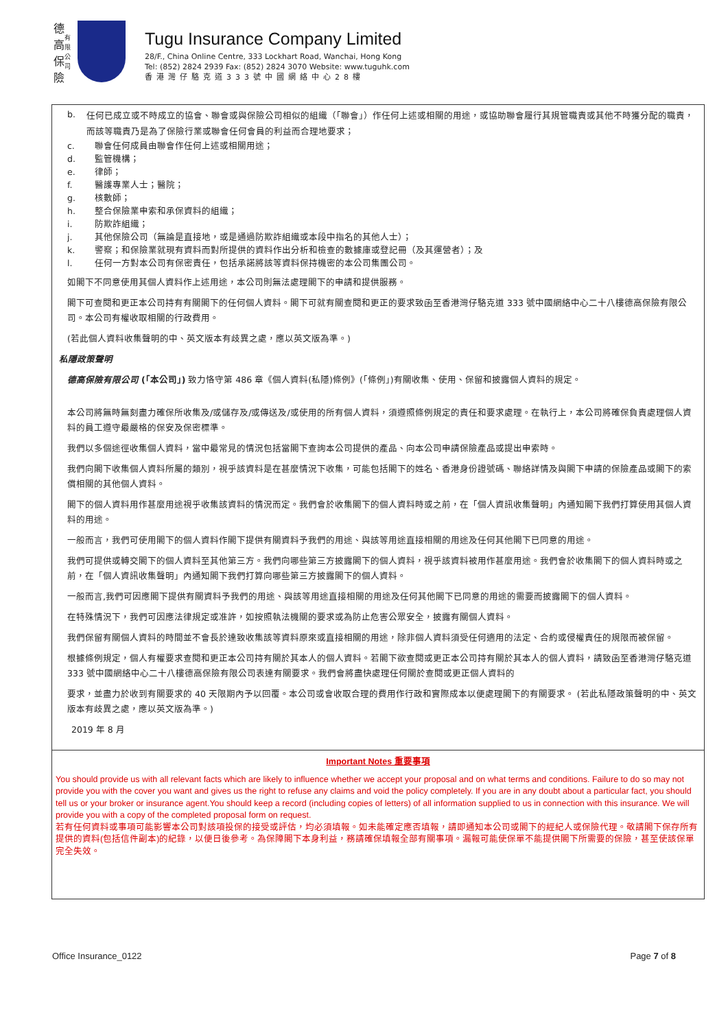德
高
保
險
有
限
公
司
Tugu Insurance Company Limited
28/F., China Online Centre, 333 Lockhart Road, Wanchai, Hong Kong
Tel: (852) 2824 2939 Fax: (852) 2824 3070 Website: www.tuguhk.com
香港灣仔駱克道333號中國網絡中心28樓
b. 任何已成立或不時成立的協會、聯會或與保險公司相似的組織（「聯會」）作任何上述或相關的用途，或協助聯會履行其規管職責或其他不時獲分配的職責，而該等職責乃是為了保險行業或聯會任何會員的利益而合理地要求；
c. 聯會任何成員由聯會作任何上述或相關用途；
d. 監管機構；
e. 律師；
f. 醫護專業人士；醫院；
g. 核數師；
h. 整合保險業申索和承保資料的組織；
i. 防欺詐組織；
j. 其他保險公司（無論是直接地，或是通過防欺詐組織或本段中指名的其他人士）；
k. 警察；和保險業就現有資料而對所提供的資料作出分析和檢查的數據庫或登記冊（及其運營者）；及
l. 任何一方對本公司有保密責任，包括承諾將該等資料保持機密的本公司集團公司。
如閣下不同意使用其個人資料作上述用途，本公司則無法處理閣下的申請和提供服務。
閣下可查閱和更正本公司持有有關閣下的任何個人資料。閣下可就有關查閱和更正的要求致函至香港灣仔駱克道 333 號中國網絡中心二十八樓德高保險有限公司。本公司有權收取相關的行政費用。
(若此個人資料收集聲明的中、英文版本有歧異之處，應以英文版為準。)
私隱政策聲明
德高保險有限公司 (「本公司」) 致力恪守第 486 章《個人資料(私隱)條例》(「條例」)有關收集、使用、保留和披露個人資料的規定。
本公司將無時無刻盡力確保所收集及/或儲存及/或傳送及/或使用的所有個人資料，須遵照條例規定的責任和要求處理。在執行上，本公司將確保負責處理個人資料的員工遵守最嚴格的保安及保密標準。
我們以多個途徑收集個人資料，當中最常見的情況包括當閣下查詢本公司提供的產品、向本公司申請保險產品或提出申索時。
我們向閣下收集個人資料所屬的類別，視乎該資料是在甚麼情況下收集，可能包括閣下的姓名、香港身份證號碼、聯絡詳情及與閣下申請的保險產品或閣下的索償相關的其他個人資料。
閣下的個人資料用作甚麼用途視乎收集該資料的情況而定。我們會於收集閣下的個人資料時或之前，在「個人資訊收集聲明」內通知閣下我們打算使用其個人資料的用途。
一般而言，我們可使用閣下的個人資料作閣下提供有關資料予我們的用途、與該等用途直接相關的用途及任何其他閣下已同意的用途。
我們可提供或轉交閣下的個人資料至其他第三方。我們向哪些第三方披露閣下的個人資料，視乎該資料被用作甚麼用途。我們會於收集閣下的個人資料時或之前，在「個人資訊收集聲明」內通知閣下我們打算向哪些第三方披露閣下的個人資料。
一般而言,我們可因應閣下提供有關資料予我們的用途、與該等用途直接相關的用途及任何其他閣下已同意的用途的需要而披露閣下的個人資料。
在特殊情況下，我們可因應法律規定或准許，如按照執法機關的要求或為防止危害公眾安全，披露有關個人資料。
我們保留有關個人資料的時間並不會長於達致收集該等資料原來或直接相關的用途，除非個人資料須受任何適用的法定、合約或侵權責任的規限而被保留。
根據條例規定，個人有權要求查閱和更正本公司持有關於其本人的個人資料。若閣下欲查閱或更正本公司持有關於其本人的個人資料，請致函至香港灣仔駱克道 333 號中國網絡中心二十八樓德高保險有限公司表達有關要求。我們會將盡快處理任何關於查閱或更正個人資料的
要求，並盡力於收到有關要求的 40 天限期內予以回覆。本公司或會收取合理的費用作行政和實際成本以便處理閣下的有關要求。 (若此私隱政策聲明的中、英文版本有歧異之處，應以英文版為準。)
2019 年 8 月
Important Notes 重要事項
You should provide us with all relevant facts which are likely to influence whether we accept your proposal and on what terms and conditions. Failure to do so may not provide you with the cover you want and gives us the right to refuse any claims and void the policy completely. If you are in any doubt about a particular fact, you should tell us or your broker or insurance agent.You should keep a record (including copies of letters) of all information supplied to us in connection with this insurance. We will provide you with a copy of the completed proposal form on request.
若有任何資料或事項可能影響本公司對該項投保的接受或評估，均必須填報。如未能確定應否填報，請即通知本公司或閣下的經紀人或保險代理。敬請閣下保存所有提供的資料(包括信件副本)的紀錄，以便日後參考。為保障閣下本身利益，務請確保填報全部有關事項。漏報可能使保單不能提供閣下所需要的保險，甚至使該保單完全失效。
Office Insurance_0122 Page 7 of 8